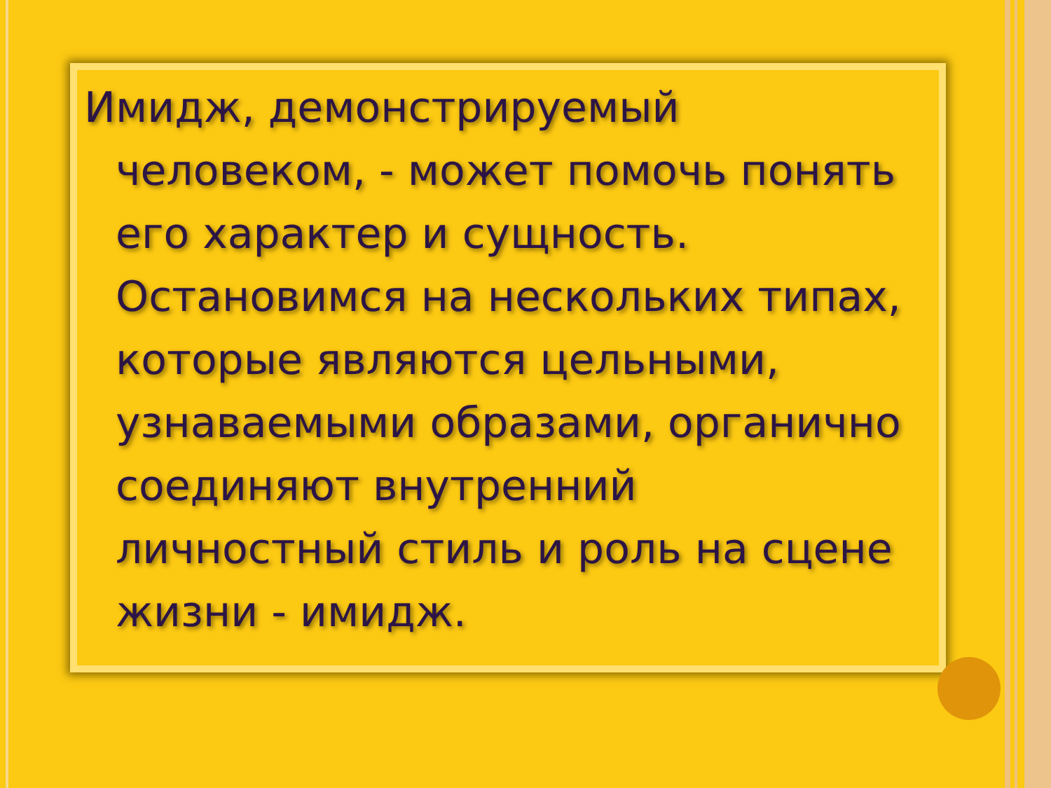Имидж, демонстрируемый человеком, - может помочь понять его характер и сущность. Остановимся на нескольких типах, которые являются цельными, узнаваемыми образами, органично соединяют внутренний личностный стиль и роль на сцене жизни - имидж.